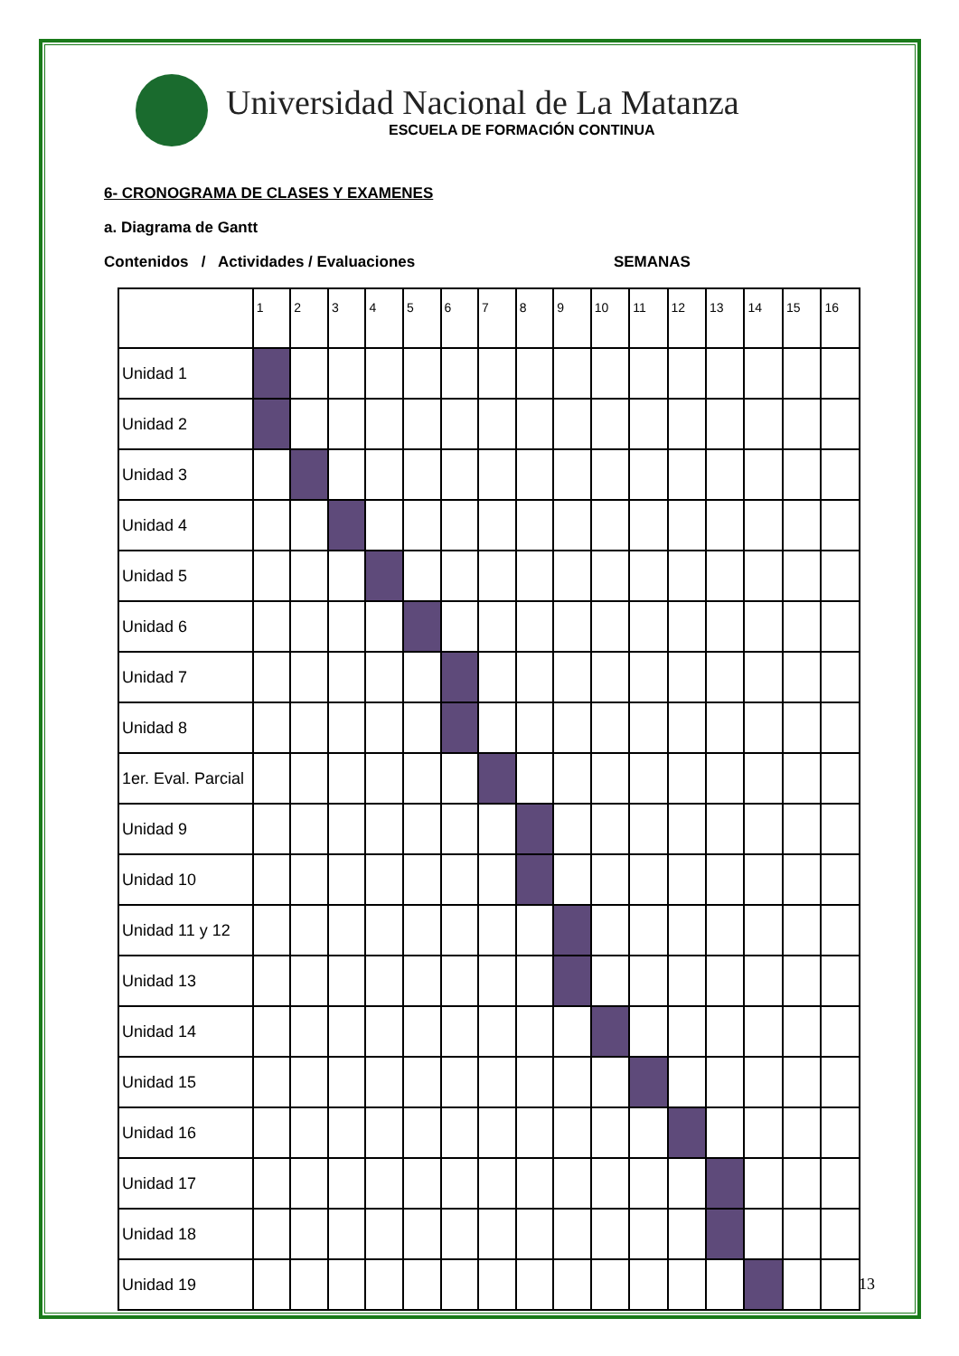Universidad Nacional de La Matanza
ESCUELA DE FORMACIÓN CONTINUA
6- CRONOGRAMA DE CLASES Y EXAMENES
a. Diagrama de Gantt
Contenidos / Actividades / Evaluaciones SEMANAS
| | 1 | 2 | 3 | 4 | 5 | 6 | 7 | 8 | 9 | 10 | 11 | 12 | 13 | 14 | 15 | 16 |
| Unidad 1 | | | | | | | | | | | | | | | | |
| Unidad 2 | | | | | | | | | | | | | | | | |
| Unidad 3 | | | | | | | | | | | | | | | | |
| Unidad 4 | | | | | | | | | | | | | | | | |
| Unidad 5 | | | | | | | | | | | | | | | | |
| Unidad 6 | | | | | | | | | | | | | | | | |
| Unidad 7 | | | | | | | | | | | | | | | | |
| Unidad 8 | | | | | | | | | | | | | | | | |
| 1er. Eval. Parcial | | | | | | | | | | | | | | | | |
| Unidad 9 | | | | | | | | | | | | | | | | |
| Unidad 10 | | | | | | | | | | | | | | | | |
| Unidad 11 y 12 | | | | | | | | | | | | | | | | |
| Unidad 13 | | | | | | | | | | | | | | | | |
| Unidad 14 | | | | | | | | | | | | | | | | |
| Unidad 15 | | | | | | | | | | | | | | | | |
| Unidad 16 | | | | | | | | | | | | | | | | |
| Unidad 17 | | | | | | | | | | | | | | | | |
| Unidad 18 | | | | | | | | | | | | | | | | |
| Unidad 19 | | | | | | | | | | | | | | | | |
13